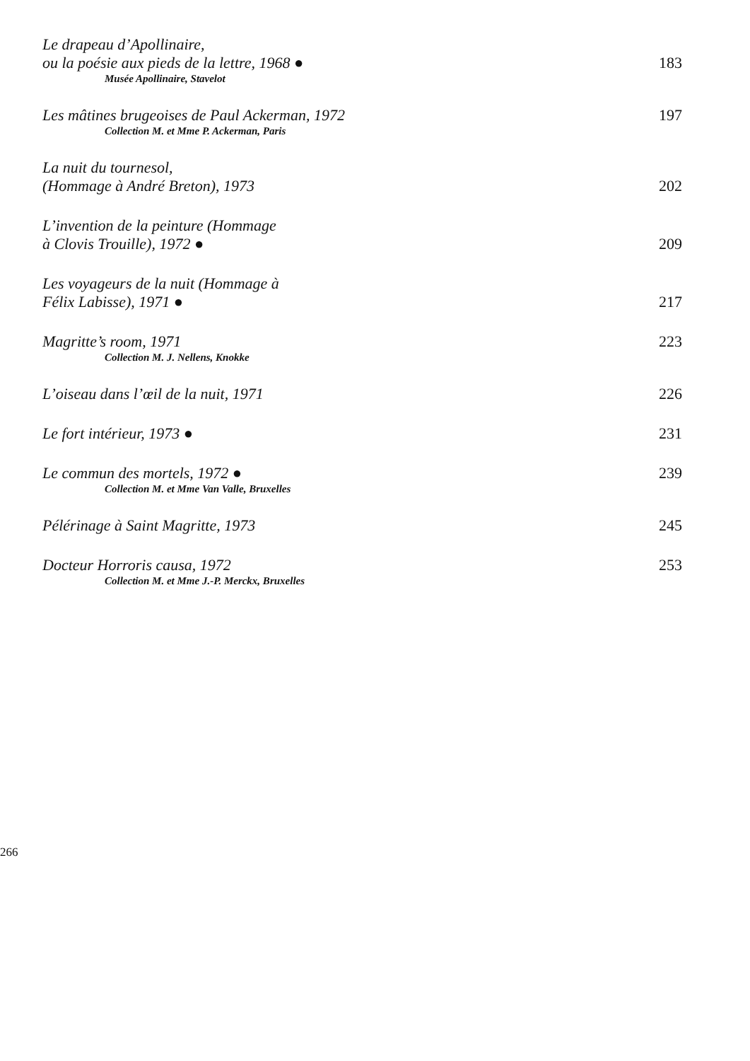Le drapeau d’Apollinaire,
ou la poésie aux pieds de la lettre, 1968 ●
183
Musée Apollinaire, Stavelot
Les mâtines brugeoises de Paul Ackerman, 1972
197
Collection M. et Mme P. Ackerman, Paris
La nuit du tournesol,
(Hommage à André Breton), 1973
202
L’invention de la peinture (Hommage
à Clovis Trouille), 1972 ●
209
Les voyageurs de la nuit (Hommage à
Félix Labisse), 1971 ●
217
Magritte’s room, 1971
223
Collection M. J. Nellens, Knokke
L’oiseau dans l’œil de la nuit, 1971
226
Le fort intérieur, 1973 ●
231
Le commun des mortels, 1972 ●
239
Collection M. et Mme Van Valle, Bruxelles
Pélérinage à Saint Magritte, 1973
245
Docteur Horroris causa, 1972
253
Collection M. et Mme J.-P. Merckx, Bruxelles
266